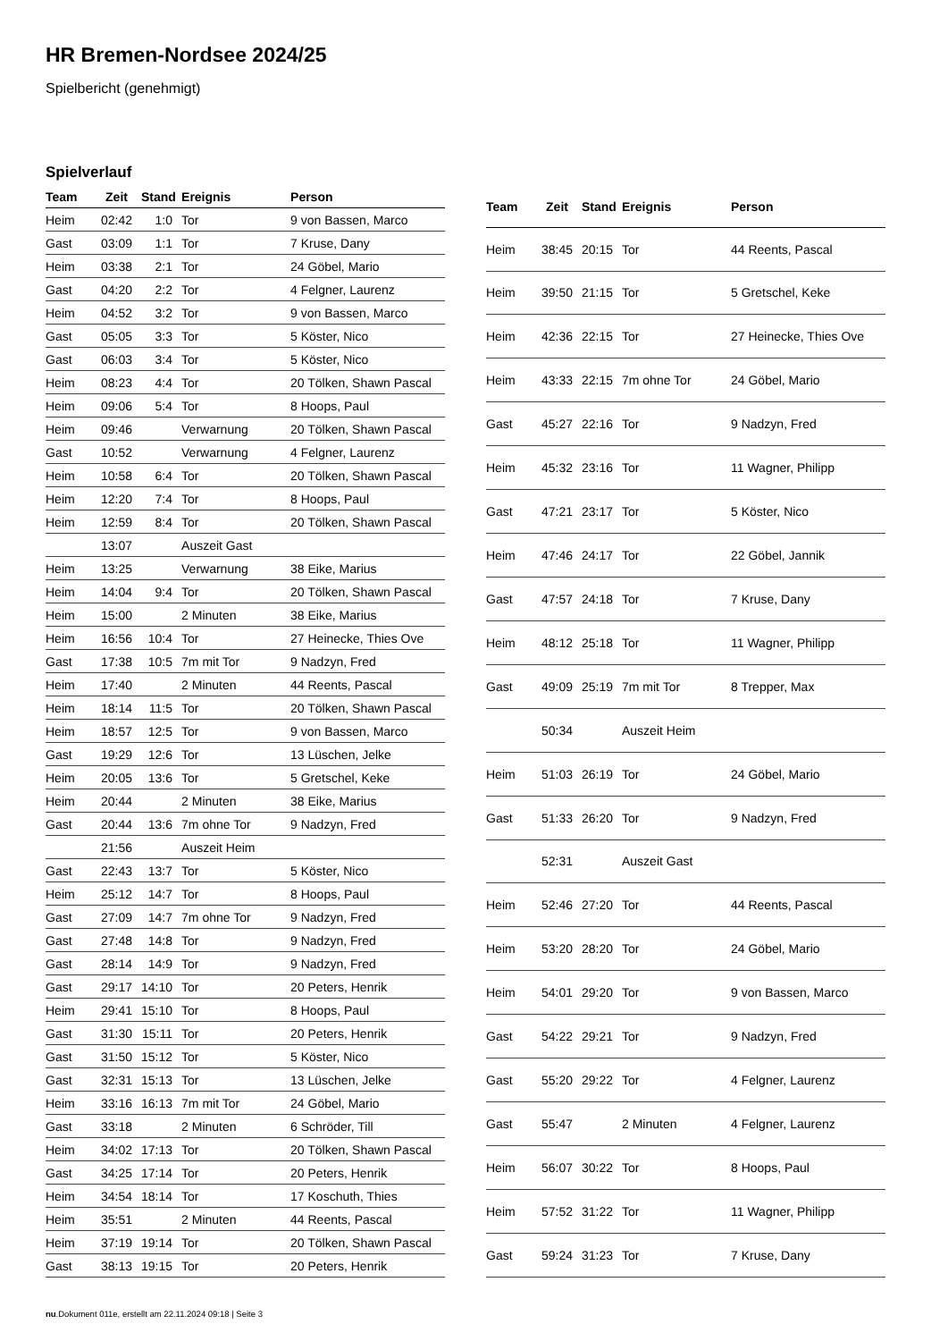HR Bremen-Nordsee 2024/25
Spielbericht (genehmigt)
Spielverlauf
| Team | Zeit | Stand | Ereignis | Person |
| --- | --- | --- | --- | --- |
| Heim | 02:42 | 1:0 | Tor | 9 von Bassen, Marco |
| Gast | 03:09 | 1:1 | Tor | 7 Kruse, Dany |
| Heim | 03:38 | 2:1 | Tor | 24 Göbel, Mario |
| Gast | 04:20 | 2:2 | Tor | 4 Felgner, Laurenz |
| Heim | 04:52 | 3:2 | Tor | 9 von Bassen, Marco |
| Gast | 05:05 | 3:3 | Tor | 5 Köster, Nico |
| Gast | 06:03 | 3:4 | Tor | 5 Köster, Nico |
| Heim | 08:23 | 4:4 | Tor | 20 Tölken, Shawn Pascal |
| Heim | 09:06 | 5:4 | Tor | 8 Hoops, Paul |
| Heim | 09:46 | | Verwarnung | 20 Tölken, Shawn Pascal |
| Gast | 10:52 | | Verwarnung | 4 Felgner, Laurenz |
| Heim | 10:58 | 6:4 | Tor | 20 Tölken, Shawn Pascal |
| Heim | 12:20 | 7:4 | Tor | 8 Hoops, Paul |
| Heim | 12:59 | 8:4 | Tor | 20 Tölken, Shawn Pascal |
| | 13:07 | | Auszeit Gast | |
| Heim | 13:25 | | Verwarnung | 38 Eike, Marius |
| Heim | 14:04 | 9:4 | Tor | 20 Tölken, Shawn Pascal |
| Heim | 15:00 | | 2 Minuten | 38 Eike, Marius |
| Heim | 16:56 | 10:4 | Tor | 27 Heinecke, Thies Ove |
| Gast | 17:38 | 10:5 | 7m mit Tor | 9 Nadzyn, Fred |
| Heim | 17:40 | | 2 Minuten | 44 Reents, Pascal |
| Heim | 18:14 | 11:5 | Tor | 20 Tölken, Shawn Pascal |
| Heim | 18:57 | 12:5 | Tor | 9 von Bassen, Marco |
| Gast | 19:29 | 12:6 | Tor | 13 Lüschen, Jelke |
| Heim | 20:05 | 13:6 | Tor | 5 Gretschel, Keke |
| Heim | 20:44 | | 2 Minuten | 38 Eike, Marius |
| Gast | 20:44 | 13:6 | 7m ohne Tor | 9 Nadzyn, Fred |
| | 21:56 | | Auszeit Heim | |
| Gast | 22:43 | 13:7 | Tor | 5 Köster, Nico |
| Heim | 25:12 | 14:7 | Tor | 8 Hoops, Paul |
| Gast | 27:09 | 14:7 | 7m ohne Tor | 9 Nadzyn, Fred |
| Gast | 27:48 | 14:8 | Tor | 9 Nadzyn, Fred |
| Gast | 28:14 | 14:9 | Tor | 9 Nadzyn, Fred |
| Gast | 29:17 | 14:10 | Tor | 20 Peters, Henrik |
| Heim | 29:41 | 15:10 | Tor | 8 Hoops, Paul |
| Gast | 31:30 | 15:11 | Tor | 20 Peters, Henrik |
| Gast | 31:50 | 15:12 | Tor | 5 Köster, Nico |
| Gast | 32:31 | 15:13 | Tor | 13 Lüschen, Jelke |
| Heim | 33:16 | 16:13 | 7m mit Tor | 24 Göbel, Mario |
| Gast | 33:18 | | 2 Minuten | 6 Schröder, Till |
| Heim | 34:02 | 17:13 | Tor | 20 Tölken, Shawn Pascal |
| Gast | 34:25 | 17:14 | Tor | 20 Peters, Henrik |
| Heim | 34:54 | 18:14 | Tor | 17 Koschuth, Thies |
| Heim | 35:51 | | 2 Minuten | 44 Reents, Pascal |
| Heim | 37:19 | 19:14 | Tor | 20 Tölken, Shawn Pascal |
| Gast | 38:13 | 19:15 | Tor | 20 Peters, Henrik |
| Team | Zeit | Stand | Ereignis | Person |
| --- | --- | --- | --- | --- |
| Heim | 38:45 | 20:15 | Tor | 44 Reents, Pascal |
| Heim | 39:50 | 21:15 | Tor | 5 Gretschel, Keke |
| Heim | 42:36 | 22:15 | Tor | 27 Heinecke, Thies Ove |
| Heim | 43:33 | 22:15 | 7m ohne Tor | 24 Göbel, Mario |
| Gast | 45:27 | 22:16 | Tor | 9 Nadzyn, Fred |
| Heim | 45:32 | 23:16 | Tor | 11 Wagner, Philipp |
| Gast | 47:21 | 23:17 | Tor | 5 Köster, Nico |
| Heim | 47:46 | 24:17 | Tor | 22 Göbel, Jannik |
| Gast | 47:57 | 24:18 | Tor | 7 Kruse, Dany |
| Heim | 48:12 | 25:18 | Tor | 11 Wagner, Philipp |
| Gast | 49:09 | 25:19 | 7m mit Tor | 8 Trepper, Max |
| | 50:34 | | Auszeit Heim | |
| Heim | 51:03 | 26:19 | Tor | 24 Göbel, Mario |
| Gast | 51:33 | 26:20 | Tor | 9 Nadzyn, Fred |
| | 52:31 | | Auszeit Gast | |
| Heim | 52:46 | 27:20 | Tor | 44 Reents, Pascal |
| Heim | 53:20 | 28:20 | Tor | 24 Göbel, Mario |
| Heim | 54:01 | 29:20 | Tor | 9 von Bassen, Marco |
| Gast | 54:22 | 29:21 | Tor | 9 Nadzyn, Fred |
| Gast | 55:20 | 29:22 | Tor | 4 Felgner, Laurenz |
| Gast | 55:47 | | 2 Minuten | 4 Felgner, Laurenz |
| Heim | 56:07 | 30:22 | Tor | 8 Hoops, Paul |
| Heim | 57:52 | 31:22 | Tor | 11 Wagner, Philipp |
| Gast | 59:24 | 31:23 | Tor | 7 Kruse, Dany |
nu.Dokument 011e, erstellt am 22.11.2024 09:18 | Seite 3